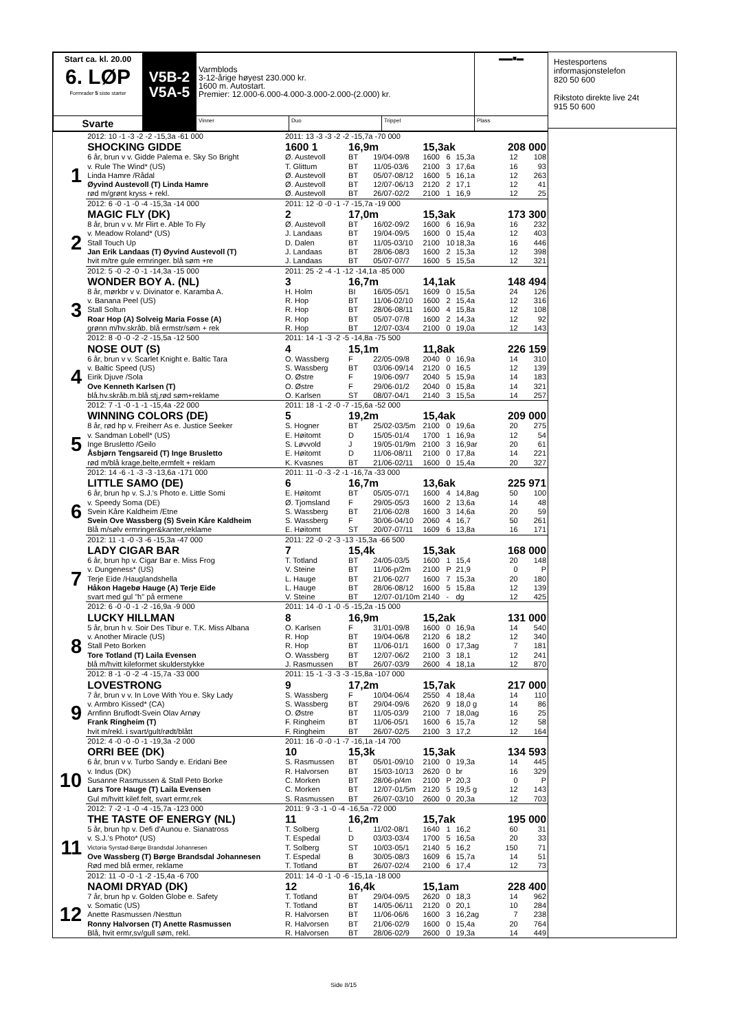| Start ca. kl. 20.00 6. LØP Formrader 5 siste starter | V5B-2 V5A-5 | Varmblods 3-12-årige høyest 230.000 kr. 1600 m. Autostart. Premier: 12.000-6.000-4.000-3.000-2.000-(2.000) kr. | | | ▬▬■▬ |
| Svarte | | Vinner | Duo | Trippel | Plass |
| | 2012: 10 -1 -3 -2 -2 -15,3a -61 000 | 2011: 13 -3 -3 -2 -2 -15,7a -70 000 | | | | | | | |
| | SHOCKING GIDDE | 1600 1 | 16,9m | | 15,3ak | | | 208 000 | |
| 1 | 6 år, brun v v. Gidde Palema e. Sky So Bright | Ø. Austevoll | BT | 19/04-09/8 | 1600 | 6 | 15,3a | 12 | 108 |
| | v. Rule The Wind* (US) | T. Glittum | BT | 11/05-03/6 | 2100 | 3 | 17,6a | 16 | 93 |
| | Linda Hamre /Rådal | Ø. Austevoll | BT | 05/07-08/12 | 1600 | 5 | 16,1a | 12 | 263 |
| | Øyvind Austevoll (T) Linda Hamre | Ø. Austevoll | BT | 12/07-06/13 | 2120 | 2 | 17,1 | 12 | 41 |
| | rød m/grønt kryss + rekl. | Ø. Austevoll | BT | 26/07-02/2 | 2100 | 1 | 16,9 | 12 | 25 |
| | 2012: 6 -0 -1 -0 -4 -15,3a -14 000 | 2011: 12 -0 -0 -1 -7 -15,7a -19 000 | | | | | | | |
| | MAGIC FLY (DK) | 2 | 17,0m | | 15,3ak | | | 173 300 | |
| 2 | 8 år, brun v v. Mr Flirt e. Able To Fly | Ø. Austevoll | BT | 16/02-09/2 | 1600 | 6 | 16,9a | 16 | 232 |
| | v. Meadow Roland* (US) | J. Landaas | BT | 19/04-09/5 | 1600 | 0 | 15,4a | 12 | 403 |
| | Stall Touch Up | D. Dalen | BT | 11/05-03/10 | 2100 | 10 | 18,3a | 16 | 446 |
| | Jan Erik Landaas (T) Øyvind Austevoll (T) | J. Landaas | BT | 28/06-08/3 | 1600 | 2 | 15,3a | 12 | 398 |
| | hvit m/tre gule ermringer. blå søm +re | J. Landaas | BT | 05/07-07/7 | 1600 | 5 | 15,5a | 12 | 321 |
| | 2012: 5 -0 -2 -0 -1 -14,3a -15 000 | 2011: 25 -2 -4 -1 -12 -14,1a -85 000 | | | | | | | |
| | WONDER BOY A. (NL) | 3 | 16,7m | | 14,1ak | | | 148 494 | |
| 3 | 8 år, mørkbr v v. Divinator e. Karamba A. | H. Holm | BI | 16/05-05/1 | 1609 | 0 | 15,5a | 24 | 126 |
| | v. Banana Peel (US) | R. Hop | BT | 11/06-02/10 | 1600 | 2 | 15,4a | 12 | 316 |
| | Stall Soltun | R. Hop | BT | 28/06-08/11 | 1600 | 4 | 15,8a | 12 | 108 |
| | Roar Hop (A) Solveig Maria Fosse (A) | R. Hop | BT | 05/07-07/8 | 1600 | 2 | 14,3a | 12 | 92 |
| | grønn m/hv.skråb. blå ermstr/søm + rek | R. Hop | BT | 12/07-03/4 | 2100 | 0 | 19,0a | 12 | 143 |
| | 2012: 8 -0 -0 -2 -2 -15,5a -12 500 | 2011: 14 -1 -3 -2 -5 -14,8a -75 500 | | | | | | | |
| | NOSE OUT (S) | 4 | 15,1m | | 11,8ak | | | 226 159 | |
| 4 | 6 år, brun v v. Scarlet Knight e. Baltic Tara | O. Wassberg | F | 22/05-09/8 | 2040 | 0 | 16,9a | 14 | 310 |
| | v. Baltic Speed (US) | S. Wassberg | BT | 03/06-09/14 | 2120 | 0 | 16,5 | 12 | 139 |
| | Eirik Djuve /Sola | O. Østre | F | 19/06-09/7 | 2040 | 5 | 15,9a | 14 | 183 |
| | Ove Kenneth Karlsen (T) | O. Østre | F | 29/06-01/2 | 2040 | 0 | 15,8a | 14 | 321 |
| | blå.hv.skråb.m.blå stj,rød søm+reklame | O. Karlsen | ST | 08/07-04/1 | 2140 | 3 | 15,5a | 14 | 257 |
| | 2012: 7 -1 -0 -1 -1 -15,4a -22 000 | 2011: 18 -1 -2 -0 -7 -15,6a -52 000 | | | | | | | |
| | WINNING COLORS (DE) | 5 | 19,2m | | 15,4ak | | | 209 000 | |
| 5 | 8 år, rød hp v. Freiherr As e. Justice Seeker | S. Hogner | BT | 25/02-03/5m | 2100 | 0 | 19,6a | 20 | 275 |
| | v. Sandman Lobell* (US) | E. Høitomt | D | 15/05-01/4 | 1700 | 1 | 16,9a | 12 | 54 |
| | Inge Brusletto /Geilo | S. Løvvold | J | 19/05-01/9m | 2100 | 3 | 16,9ar | 20 | 61 |
| | Åsbjørn Tengsareid (T) Inge Brusletto | E. Høitomt | D | 11/06-08/11 | 2100 | 0 | 17,8a | 14 | 221 |
| | rød m/blå krage,belte,ermfelt + reklam | K. Kvasnes | BT | 21/06-02/11 | 1600 | 0 | 15,4a | 20 | 327 |
| | 2012: 14 -6 -1 -3 -3 -13,6a -171 000 | 2011: 11 -0 -3 -2 -1 -16,7a -33 000 | | | | | | | |
| | LITTLE SAMO (DE) | 6 | 16,7m | | 13,6ak | | | 225 971 | |
| 6 | 6 år, brun hp v. S.J.'s Photo e. Little Somi | E. Høitomt | BT | 05/05-07/1 | 1600 | 4 | 14,8ag | 50 | 100 |
| | v. Speedy Soma (DE) | Ø. Tjomsland | F | 29/05-05/3 | 1600 | 2 | 13,6a | 14 | 48 |
| | Svein Kåre Kaldheim /Etne | S. Wassberg | BT | 21/06-02/8 | 1600 | 3 | 14,6a | 20 | 59 |
| | Svein Ove Wassberg (S) Svein Kåre Kaldheim | S. Wassberg | F | 30/06-04/10 | 2060 | 4 | 16,7 | 50 | 261 |
| | Blå m/sølv ermringer&kanter,reklame | E. Høitomt | ST | 20/07-07/11 | 1609 | 6 | 13,8a | 16 | 171 |
| | 2012: 11 -1 -0 -3 -6 -15,3a -47 000 | 2011: 22 -0 -2 -3 -13 -15,3a -66 500 | | | | | | | |
| | LADY CIGAR BAR | 7 | 15,4k | | 15,3ak | | | 168 000 | |
| 7 | 6 år, brun hp v. Cigar Bar e. Miss Frog | T. Totland | BT | 24/05-03/5 | 1600 | 1 | 15,4 | 20 | 148 |
| | v. Dungeness* (US) | V. Steine | BT | 11/06-p/2m | 2100 | P | 21,9 | 0 | P |
| | Terje Eide /Hauglandshella | L. Hauge | BT | 21/06-02/7 | 1600 | 7 | 15,3a | 20 | 180 |
| | Håkon Hagebø Hauge (A) Terje Eide | L. Hauge | BT | 28/06-08/12 | 1600 | 5 | 15,8a | 12 | 139 |
| | svart med gul "h" på ermene | V. Steine | BT | 12/07-01/10m | 2140 | - | dg | 12 | 425 |
| | 2012: 6 -0 -0 -1 -2 -16,9a -9 000 | 2011: 14 -0 -1 -0 -5 -15,2a -15 000 | | | | | | | |
| | LUCKY HILLMAN | 8 | 16,9m | | 15,2ak | | | 131 000 | |
| 8 | 5 år, brun h v. Soir Des Tibur e. T.K. Miss Albana | O. Karlsen | F | 31/01-09/8 | 1600 | 0 | 16,9a | 14 | 540 |
| | v. Another Miracle (US) | R. Hop | BT | 19/04-06/8 | 2120 | 6 | 18,2 | 12 | 340 |
| | Stall Peto Borken | R. Hop | BT | 11/06-01/1 | 1600 | 0 | 17,3ag | 7 | 181 |
| | Tore Totland (T) Laila Evensen | O. Wassberg | BT | 12/07-06/2 | 2100 | 3 | 18,1 | 12 | 241 |
| | blå m/hvitt kileformet skulderstykke | J. Rasmussen | BT | 26/07-03/9 | 2600 | 4 | 18,1a | 12 | 870 |
| | 2012: 8 -1 -0 -2 -4 -15,7a -33 000 | 2011: 15 -1 -3 -3 -3 -15,8a -107 000 | | | | | | | |
| | LOVESTRONG | 9 | 17,2m | | 15,7ak | | | 217 000 | |
| 9 | 7 år, brun v v. In Love With You e. Sky Lady | S. Wassberg | F | 10/04-06/4 | 2550 | 4 | 18,4a | 14 | 110 |
| | v. Armbro Kissed* (CA) | S. Wassberg | BT | 29/04-09/6 | 2620 | 9 | 18,0 g | 14 | 86 |
| | Arnfinn Bruflodt-Svein Olav Arnøy | O. Østre | BT | 11/05-03/9 | 2100 | 7 | 18,0ag | 16 | 25 |
| | Frank Ringheim (T) | F. Ringheim | BT | 11/06-05/1 | 1600 | 6 | 15,7a | 12 | 58 |
| | hvit m/rekl. i svart/gult/rødt/blått | F. Ringheim | BT | 26/07-02/5 | 2100 | 3 | 17,2 | 12 | 164 |
| | 2012: 4 -0 -0 -0 -1 -19,3a -2 000 | 2011: 16 -0 -0 -1 -7 -16,1a -14 700 | | | | | | | |
| | ORRI BEE (DK) | 10 | 15,3k | | 15,3ak | | | 134 593 | |
| 10 | 6 år, brun v v. Turbo Sandy e. Eridani Bee | S. Rasmussen | BT | 05/01-09/10 | 2100 | 0 | 19,3a | 14 | 445 |
| | v. Indus (DK) | R. Halvorsen | BT | 15/03-10/13 | 2620 | 0 | br | 16 | 329 |
| | Susanne Rasmussen & Stall Peto Borke | C. Morken | BT | 28/06-p/4m | 2100 | P | 20,3 | 0 | P |
| | Lars Tore Hauge (T) Laila Evensen | C. Morken | BT | 12/07-01/5m | 2120 | 5 | 19,5 g | 12 | 143 |
| | Gul m/hvitt kilef.felt, svart ermr,rek | S. Rasmussen | BT | 26/07-03/10 | 2600 | 0 | 20,3a | 12 | 703 |
| | 2012: 7 -2 -1 -0 -4 -15,7a -123 000 | 2011: 9 -3 -1 -0 -4 -16,5a -72 000 | | | | | | | |
| | THE TASTE OF ENERGY (NL) | 11 | 16,2m | | 15,7ak | | | 195 000 | |
| 11 | 5 år, brun hp v. Defi d'Aunou e. Sianatross | T. Solberg | L | 11/02-08/1 | 1640 | 1 | 16,2 | 60 | 31 |
| | v. S.J.'s Photo* (US) | T. Espedal | D | 03/03-03/4 | 1700 | 5 | 16,5a | 20 | 33 |
| | Victoria Syrstad-Børge Brandsdal Johannesen | T. Solberg | ST | 10/03-05/1 | 2140 | 5 | 16,2 | 150 | 71 |
| | Ove Wassberg (T) Børge Brandsdal Johannesen | T. Espedal | B | 30/05-08/3 | 1609 | 6 | 15,7a | 14 | 51 |
| | Rød med blå ermer, reklame | T. Totland | BT | 26/07-02/4 | 2100 | 6 | 17,4 | 12 | 73 |
| | 2012: 11 -0 -0 -1 -2 -15,4a -6 700 | 2011: 14 -0 -1 -0 -6 -15,1a -18 000 | | | | | | | |
| | NAOMI DRYAD (DK) | 12 | 16,4k | | 15,1am | | | 228 400 | |
| 12 | 7 år, brun hp v. Golden Globe e. Safety | T. Totland | BT | 29/04-09/5 | 2620 | 0 | 18,3 | 14 | 962 |
| | v. Somatic (US) | T. Totland | BT | 14/05-06/11 | 2120 | 0 | 20,1 | 10 | 284 |
| | Anette Rasmussen /Nesttun | R. Halvorsen | BT | 11/06-06/6 | 1600 | 3 | 16,2ag | 7 | 238 |
| | Ronny Halvorsen (T) Anette Rasmussen | R. Halvorsen | BT | 21/06-02/9 | 1600 | 0 | 15,4a | 20 | 764 |
| | Blå, hvit ermr,sv/gull søm, rekl. | R. Halvorsen | BT | 28/06-02/9 | 2600 | 0 | 19,3a | 14 | 449 |
Hestesportens informasjonstelefon
820 50 600
Rikstoto direkte live 24t
915 50 600
Side 8/15